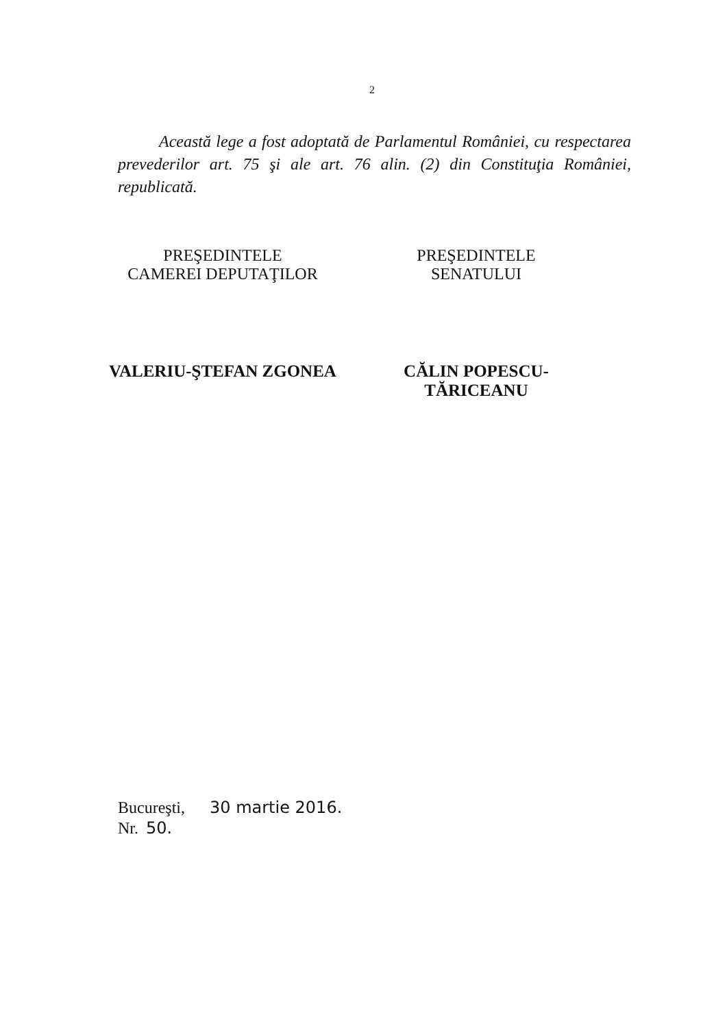2
Această lege a fost adoptată de Parlamentul României, cu respectarea prevederilor art. 75 şi ale art. 76 alin. (2) din Constituţia României, republicată.
PREŞEDINTELE
CAMEREI DEPUTAŢILOR
VALERIU-ŞTEFAN ZGONEA
PREŞEDINTELE
SENATULUI
CĂLIN POPESCU-TĂRICEANU
Bucureşti, 30 martie 2016.
Nr. 50.